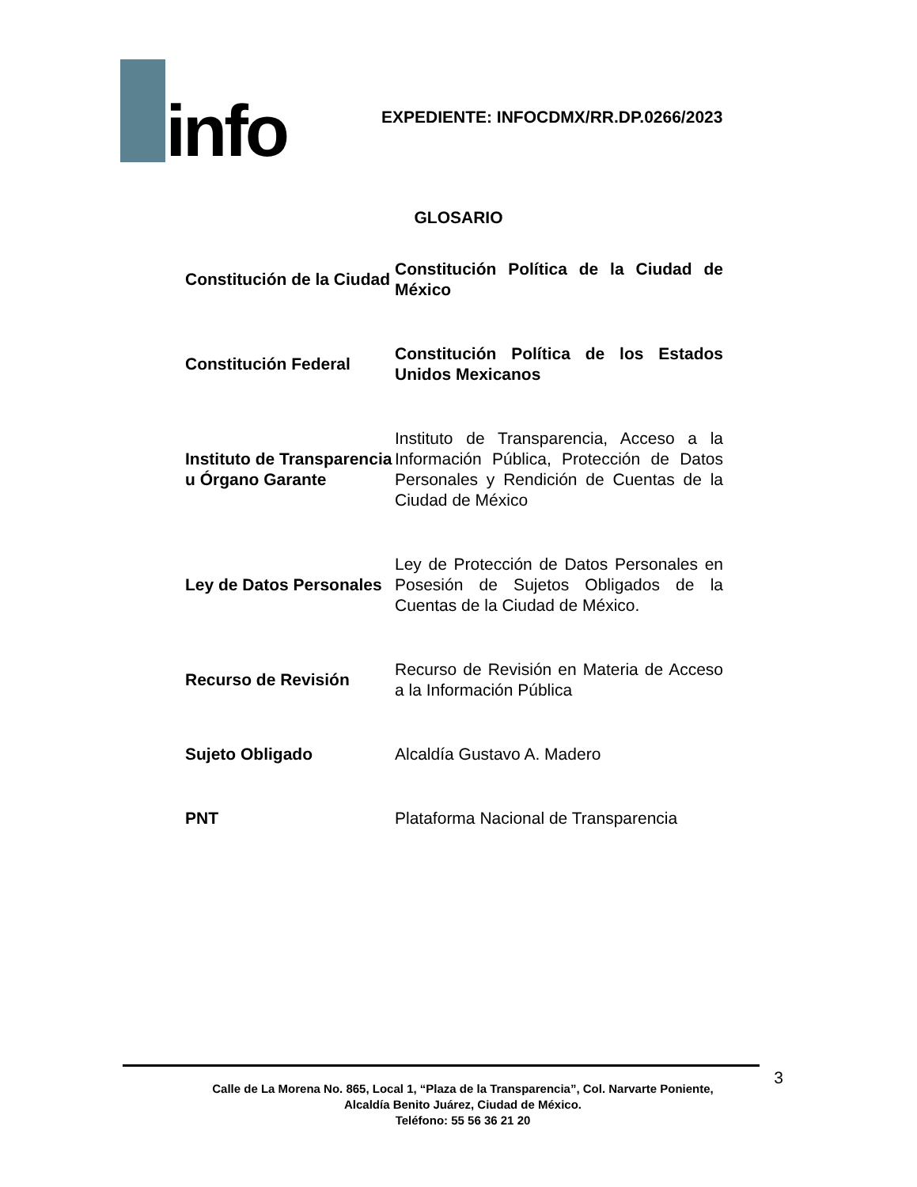info
EXPEDIENTE: INFOCDMX/RR.DP.0266/2023
GLOSARIO
| Constitución de la Ciudad | Constitución Política de la Ciudad de México |
| Constitución Federal | Constitución Política de los Estados Unidos Mexicanos |
| Instituto de Transparencia u Órgano Garante | Instituto de Transparencia, Acceso a la Información Pública, Protección de Datos Personales y Rendición de Cuentas de la Ciudad de México |
| Ley de Datos Personales | Ley de Protección de Datos Personales en Posesión de Sujetos Obligados de la Cuentas de la Ciudad de México. |
| Recurso de Revisión | Recurso de Revisión en Materia de Acceso a la Información Pública |
| Sujeto Obligado | Alcaldía Gustavo A. Madero |
| PNT | Plataforma Nacional de Transparencia |
3
Calle de La Morena No. 865, Local 1, “Plaza de la Transparencia”, Col. Narvarte Poniente,
Alcaldía Benito Juárez, Ciudad de México.
Teléfono: 55 56 36 21 20